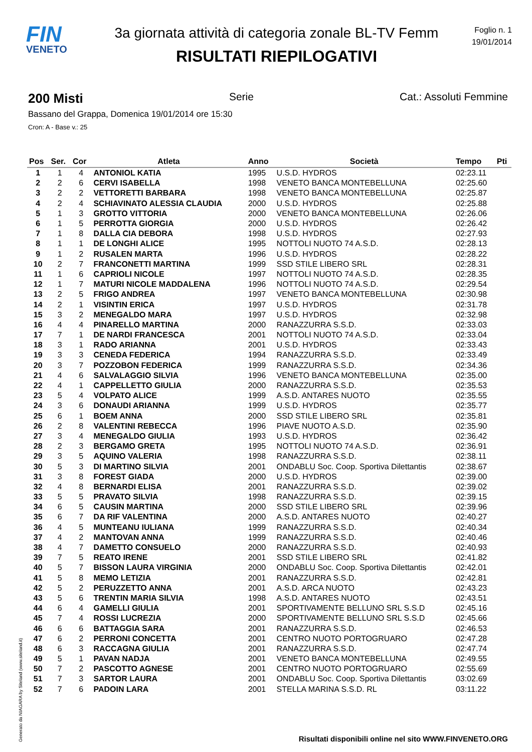FIN
VENETO
3a giornata attività di categoria zonale BL-TV Femm
RISULTATI RIEPILOGATIVI
Foglio n. 1
19/01/2014
200 Misti Serie Cat.: Assoluti Femmine
Bassano del Grappa, Domenica 19/01/2014 ore 15:30
Cron: A - Base v.: 25
| Pos | Ser. | Cor | Atleta | Anno | Società | Tempo | Pti |
| --- | --- | --- | --- | --- | --- | --- | --- |
| 1 | 1 | 4 | ANTONIOL KATIA | 1995 | U.S.D. HYDROS | 02:23.11 | |
| 2 | 2 | 6 | CERVI ISABELLA | 1998 | VENETO BANCA MONTEBELLUNA | 02:25.60 | |
| 3 | 2 | 2 | VETTORETTI BARBARA | 1998 | VENETO BANCA MONTEBELLUNA | 02:25.87 | |
| 4 | 2 | 4 | SCHIAVINATO ALESSIA CLAUDIA | 2000 | U.S.D. HYDROS | 02:25.88 | |
| 5 | 1 | 3 | GROTTO VITTORIA | 2000 | VENETO BANCA MONTEBELLUNA | 02:26.06 | |
| 6 | 1 | 5 | PERROTTA GIORGIA | 2000 | U.S.D. HYDROS | 02:26.42 | |
| 7 | 1 | 8 | DALLA CIA DEBORA | 1998 | U.S.D. HYDROS | 02:27.93 | |
| 8 | 1 | 1 | DE LONGHI ALICE | 1995 | NOTTOLI NUOTO 74 A.S.D. | 02:28.13 | |
| 9 | 1 | 2 | RUSALEN MARTA | 1996 | U.S.D. HYDROS | 02:28.22 | |
| 10 | 2 | 7 | FRANCONETTI MARTINA | 1999 | SSD STILE LIBERO SRL | 02:28.31 | |
| 11 | 1 | 6 | CAPRIOLI NICOLE | 1997 | NOTTOLI NUOTO 74 A.S.D. | 02:28.35 | |
| 12 | 1 | 7 | MATURI NICOLE MADDALENA | 1996 | NOTTOLI NUOTO 74 A.S.D. | 02:29.54 | |
| 13 | 2 | 5 | FRIGO ANDREA | 1997 | VENETO BANCA MONTEBELLUNA | 02:30.98 | |
| 14 | 2 | 1 | VISINTIN ERICA | 1997 | U.S.D. HYDROS | 02:31.78 | |
| 15 | 3 | 2 | MENEGALDO MARA | 1997 | U.S.D. HYDROS | 02:32.98 | |
| 16 | 4 | 4 | PINARELLO MARTINA | 2000 | RANAZZURRA S.S.D. | 02:33.03 | |
| 17 | 7 | 1 | DE NARDI FRANCESCA | 2001 | NOTTOLI NUOTO 74 A.S.D. | 02:33.04 | |
| 18 | 3 | 1 | RADO ARIANNA | 2001 | U.S.D. HYDROS | 02:33.43 | |
| 19 | 3 | 3 | CENEDA FEDERICA | 1994 | RANAZZURRA S.S.D. | 02:33.49 | |
| 20 | 3 | 7 | POZZOBON FEDERICA | 1999 | RANAZZURRA S.S.D. | 02:34.36 | |
| 21 | 4 | 6 | SALVALAGGIO SILVIA | 1996 | VENETO BANCA MONTEBELLUNA | 02:35.00 | |
| 22 | 4 | 1 | CAPPELLETTO GIULIA | 2000 | RANAZZURRA S.S.D. | 02:35.53 | |
| 23 | 5 | 4 | VOLPATO ALICE | 1999 | A.S.D. ANTARES NUOTO | 02:35.55 | |
| 24 | 3 | 6 | DONAUDI ARIANNA | 1999 | U.S.D. HYDROS | 02:35.77 | |
| 25 | 6 | 1 | BOEM ANNA | 2000 | SSD STILE LIBERO SRL | 02:35.81 | |
| 26 | 2 | 8 | VALENTINI REBECCA | 1996 | PIAVE NUOTO A.S.D. | 02:35.90 | |
| 27 | 3 | 4 | MENEGALDO GIULIA | 1993 | U.S.D. HYDROS | 02:36.42 | |
| 28 | 2 | 3 | BERGAMO GRETA | 1995 | NOTTOLI NUOTO 74 A.S.D. | 02:36.91 | |
| 29 | 3 | 5 | AQUINO VALERIA | 1998 | RANAZZURRA S.S.D. | 02:38.11 | |
| 30 | 5 | 3 | DI MARTINO SILVIA | 2001 | ONDABLU Soc. Coop. Sportiva Dilettantis | 02:38.67 | |
| 31 | 3 | 8 | FOREST GIADA | 2000 | U.S.D. HYDROS | 02:39.00 | |
| 32 | 4 | 8 | BERNARDI ELISA | 2001 | RANAZZURRA S.S.D. | 02:39.02 | |
| 33 | 5 | 5 | PRAVATO SILVIA | 1998 | RANAZZURRA S.S.D. | 02:39.15 | |
| 34 | 6 | 5 | CAUSIN MARTINA | 2000 | SSD STILE LIBERO SRL | 02:39.96 | |
| 35 | 6 | 7 | DA RIF VALENTINA | 2000 | A.S.D. ANTARES NUOTO | 02:40.27 | |
| 36 | 4 | 5 | MUNTEANU IULIANA | 1999 | RANAZZURRA S.S.D. | 02:40.34 | |
| 37 | 4 | 2 | MANTOVAN ANNA | 1999 | RANAZZURRA S.S.D. | 02:40.46 | |
| 38 | 4 | 7 | DAMETTO CONSUELO | 2000 | RANAZZURRA S.S.D. | 02:40.93 | |
| 39 | 7 | 5 | REATO IRENE | 2001 | SSD STILE LIBERO SRL | 02:41.82 | |
| 40 | 5 | 7 | BISSON LAURA VIRGINIA | 2000 | ONDABLU Soc. Coop. Sportiva Dilettantis | 02:42.01 | |
| 41 | 5 | 8 | MEMO LETIZIA | 2001 | RANAZZURRA S.S.D. | 02:42.81 | |
| 42 | 5 | 2 | PERUZZETTO ANNA | 2001 | A.S.D. ARCA NUOTO | 02:43.23 | |
| 43 | 5 | 6 | TRENTIN MARIA SILVIA | 1998 | A.S.D. ANTARES NUOTO | 02:43.51 | |
| 44 | 6 | 4 | GAMELLI GIULIA | 2001 | SPORTIVAMENTE BELLUNO SRL S.S.D | 02:45.16 | |
| 45 | 7 | 4 | ROSSI LUCREZIA | 2000 | SPORTIVAMENTE BELLUNO SRL S.S.D | 02:45.66 | |
| 46 | 6 | 6 | BATTAGGIA SARA | 2001 | RANAZZURRA S.S.D. | 02:46.53 | |
| 47 | 6 | 2 | PERRONI CONCETTA | 2001 | CENTRO NUOTO PORTOGRUARO | 02:47.28 | |
| 48 | 6 | 3 | RACCAGNA GIULIA | 2001 | RANAZZURRA S.S.D. | 02:47.74 | |
| 49 | 5 | 1 | PAVAN NADJA | 2001 | VENETO BANCA MONTEBELLUNA | 02:49.55 | |
| 50 | 7 | 2 | PASCOTTO AGNESE | 2001 | CENTRO NUOTO PORTOGRUARO | 02:55.69 | |
| 51 | 7 | 3 | SARTOR LAURA | 2001 | ONDABLU Soc. Coop. Sportiva Dilettantis | 03:02.69 | |
| 52 | 7 | 6 | PADOIN LARA | 2001 | STELLA MARINA S.S.D. RL | 03:11.22 | |
Generato da NIAGARA by Siteland (www.siteland.it)
Risultati disponibili online nel sito WWW.FINVENETO.ORG